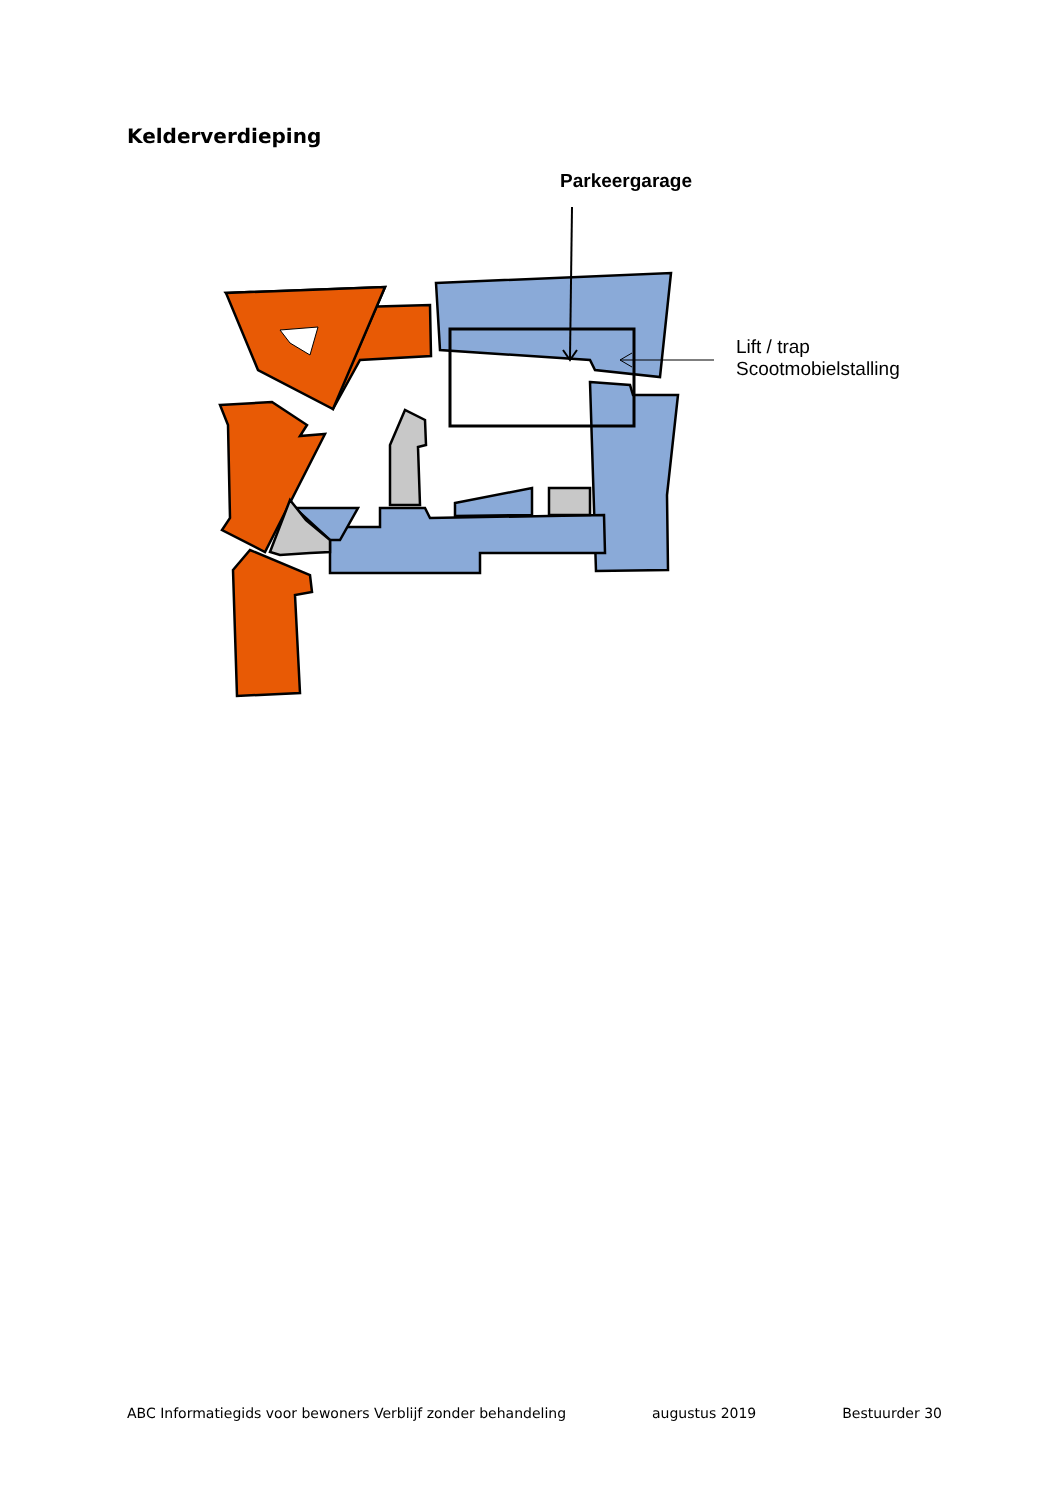Kelderverdieping
Parkeergarage
Lift / trap
Scootmobielstalling
ABC Informatiegids voor bewoners Verblijf zonder behandeling augustus 2019 Bestuurder 30